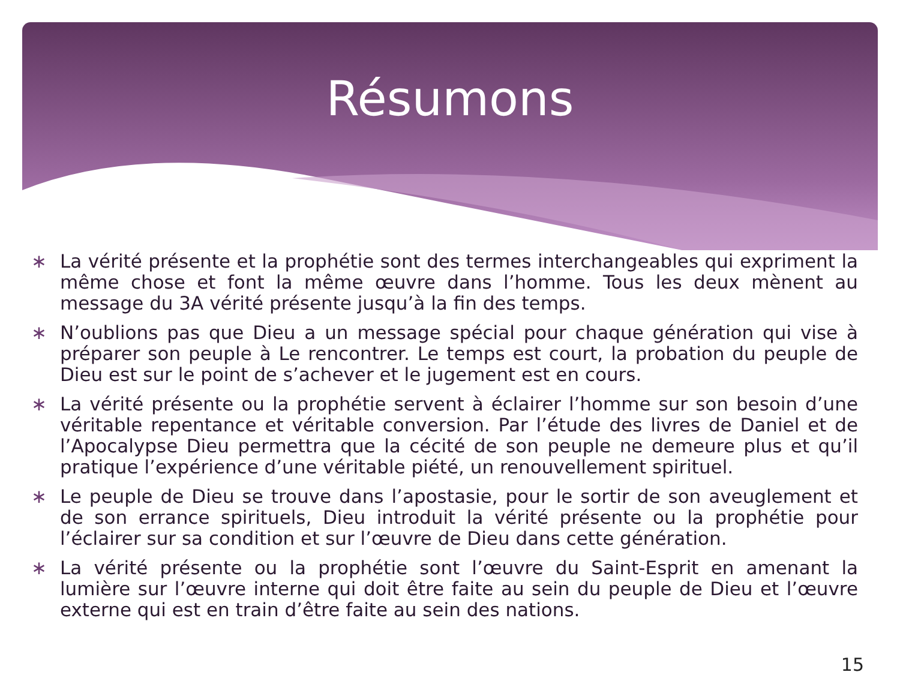Résumons
∗ La vérité présente et la prophétie sont des termes interchangeables qui expriment la même chose et font la même œuvre dans l’homme. Tous les deux mènent au message du 3A vérité présente jusqu’à la fin des temps.
∗ N’oublions pas que Dieu a un message spécial pour chaque génération qui vise à préparer son peuple à Le rencontrer. Le temps est court, la probation du peuple de Dieu est sur le point de s’achever et le jugement est en cours.
∗ La vérité présente ou la prophétie servent à éclairer l’homme sur son besoin d’une véritable repentance et véritable conversion. Par l’étude des livres de Daniel et de l’Apocalypse Dieu permettra que la cécité de son peuple ne demeure plus et qu’il pratique l’expérience d’une véritable piété, un renouvellement spirituel.
∗ Le peuple de Dieu se trouve dans l’apostasie, pour le sortir de son aveuglement et de son errance spirituels, Dieu introduit la vérité présente ou la prophétie pour l’éclairer sur sa condition et sur l’œuvre de Dieu dans cette génération.
∗ La vérité présente ou la prophétie sont l’œuvre du Saint-Esprit en amenant la lumière sur l’œuvre interne qui doit être faite au sein du peuple de Dieu et l’œuvre externe qui est en train d’être faite au sein des nations.
15